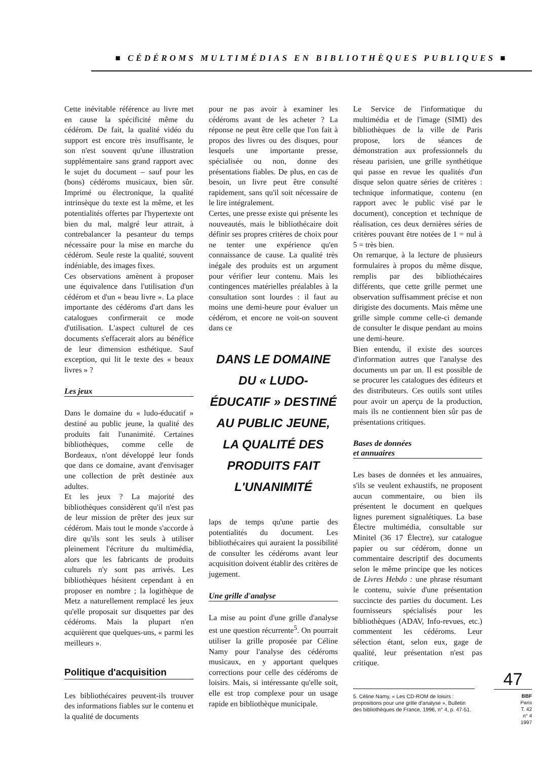■ CÉDÉROMS MULTIMÉDIAS EN BIBLIOTHÈQUES PUBLIQUES ■
Cette inévitable référence au livre met en cause la spécificité même du cédérom. De fait, la qualité vidéo du support est encore très insuffisante, le son n'est souvent qu'une illustration supplémentaire sans grand rapport avec le sujet du document – sauf pour les (bons) cédéroms musicaux, bien sûr. Imprimé ou électronique, la qualité intrinsèque du texte est la même, et les potentialités offertes par l'hypertexte ont bien du mal, malgré leur attrait, à contrebalancer la pesanteur du temps nécessaire pour la mise en marche du cédérom. Seule reste la qualité, souvent indéniable, des images fixes.
Ces observations amènent à proposer une équivalence dans l'utilisation d'un cédérom et d'un « beau livre ». La place importante des cédéroms d'art dans les catalogues confirmerait ce mode d'utilisation. L'aspect culturel de ces documents s'effacerait alors au bénéfice de leur dimension esthétique. Sauf exception, qui lit le texte des « beaux livres » ?
Les jeux
Dans le domaine du « ludo-éducatif » destiné au public jeune, la qualité des produits fait l'unanimité. Certaines bibliothèques, comme celle de Bordeaux, n'ont développé leur fonds que dans ce domaine, avant d'envisager une collection de prêt destinée aux adultes.
Et les jeux ? La majorité des bibliothèques considèrent qu'il n'est pas de leur mission de prêter des jeux sur cédérom. Mais tout le monde s'accorde à dire qu'ils sont les seuls à utiliser pleinement l'écriture du multimédia, alors que les fabricants de produits culturels n'y sont pas arrivés. Les bibliothèques hésitent cependant à en proposer en nombre ; la logithèque de Metz a naturellement remplacé les jeux qu'elle proposait sur disquettes par des cédéroms. Mais la plupart n'en acquièrent que quelques-uns, « parmi les meilleurs ».
Politique d'acquisition
Les bibliothécaires peuvent-ils trouver des informations fiables sur le contenu et la qualité de documents
pour ne pas avoir à examiner les cédéroms avant de les acheter ? La réponse ne peut être celle que l'on fait à propos des livres ou des disques, pour lesquels une importante presse, spécialisée ou non, donne des présentations fiables. De plus, en cas de besoin, un livre peut être consulté rapidement, sans qu'il soit nécessaire de le lire intégralement.
Certes, une presse existe qui présente les nouveautés, mais le bibliothécaire doit définir ses propres critères de choix pour ne tenter une expérience qu'en connaissance de cause. La qualité très inégale des produits est un argument pour vérifier leur contenu. Mais les contingences matérielles préalables à la consultation sont lourdes : il faut au moins une demi-heure pour évaluer un cédérom, et encore ne voit-on souvent dans ce
DANS LE DOMAINE DU « LUDO-ÉDUCATIF » DESTINÉ AU PUBLIC JEUNE, LA QUALITÉ DES PRODUITS FAIT L'UNANIMITÉ
laps de temps qu'une partie des potentialités du document. Les bibliothécaires qui auraient la possibilité de consulter les cédéroms avant leur acquisition doivent établir des critères de jugement.
Une grille d'analyse
La mise au point d'une grille d'analyse est une question récurrente<sup>5</sup>. On pourrait utiliser la grille proposée par Céline Namy pour l'analyse des cédéroms musicaux, en y apportant quelques corrections pour celle des cédéroms de loisirs. Mais, si intéressante qu'elle soit, elle est trop complexe pour un usage rapide en bibliothèque municipale.
Le Service de l'informatique du multimédia et de l'image (SIMI) des bibliothèques de la ville de Paris propose, lors de séances de démonstration aux professionnels du réseau parisien, une grille synthétique qui passe en revue les qualités d'un disque selon quatre séries de critères : technique informatique, contenu (en rapport avec le public visé par le document), conception et technique de réalisation, ces deux dernières séries de critères pouvant être notées de 1 = nul à 5 = très bien.
On remarque, à la lecture de plusieurs formulaires à propos du même disque, remplis par des bibliothécaires différents, que cette grille permet une observation suffisamment précise et non dirigiste des documents. Mais même une grille simple comme celle-ci demande de consulter le disque pendant au moins une demi-heure.
Bien entendu, il existe des sources d'information autres que l'analyse des documents un par un. Il est possible de se procurer les catalogues des éditeurs et des distributeurs. Ces outils sont utiles pour avoir un aperçu de la production, mais ils ne contiennent bien sûr pas de présentations critiques.
Bases de données
et annuaires
Les bases de données et les annuaires, s'ils se veulent exhaustifs, ne proposent aucun commentaire, ou bien ils présentent le document en quelques lignes purement signalétiques. La base Électre multimédia, consultable sur Minitel (36 17 Électre), sur catalogue papier ou sur cédérom, donne un commentaire descriptif des documents selon le même principe que les notices de Livres Hebdo : une phrase résumant le contenu, suivie d'une présentation succincte des parties du document. Les fournisseurs spécialisés pour les bibliothèques (ADAV, Info-revues, etc.) commentent les cédéroms. Leur sélection étant, selon eux, gage de qualité, leur présentation n'est pas critique.
5. Céline Namy, « Les CD-ROM de loisirs : propositions pour une grille d'analyse », Bulletin des bibliothèques de France, 1996, n° 4, p. 47-51.
47
BBF
Paris
T. 42
n° 4
1997